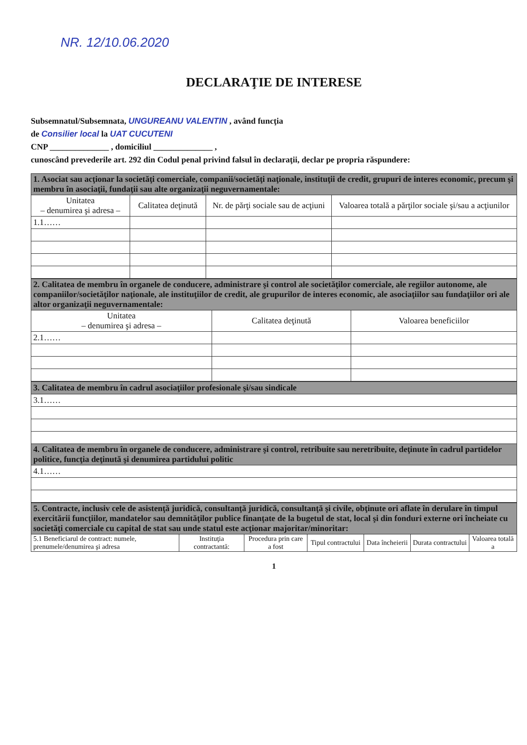NR. 12/10.06.2020
DECLARAŢIE DE INTERESE
Subsemnatul/Subsemnata, UNGUREANU VALENTIN , având funcţia
de Consilier local la UAT CUCUTENI
CNP ______________ , domiciliul ______________ ,
cunoscând prevederile art. 292 din Codul penal privind falsul în declaraţii, declar pe propria răspundere:
| 1. Asociat sau acţionar la societăţi comerciale, companii/societăţi naţionale, instituţii de credit, grupuri de interes economic, precum şi membru în asociaţii, fundaţii sau alte organizaţii neguvernamentale: | | | |
| Unitatea – denumirea şi adresa – | Calitatea deţinută | Nr. de părţi sociale sau de acţiuni | Valoarea totală a părţilor sociale şi/sau a acţiunilor |
| 1.1…… | | | |
| 2. Calitatea de membru în organele de conducere, administrare şi control ale societăţilor comerciale, ale regiilor autonome, ale companiilor/societăţilor naţionale, ale instituţiilor de credit, ale grupurilor de interes economic, ale asociaţiilor sau fundaţiilor ori ale altor organizaţii neguvernamentale: | | |
| Unitatea – denumirea şi adresa – | Calitatea deţinută | Valoarea beneficiilor |
| 2.1…… | | |
| 3. Calitatea de membru în cadrul asociaţiilor profesionale şi/sau sindicale |
| 3.1…… |
| 4. Calitatea de membru în organele de conducere, administrare şi control, retribuite sau neretribuite, deţinute în cadrul partidelor politice, funcţia deţinută şi denumirea partidului politic |
| 4.1…… |
| 5. Contracte, inclusiv cele de asistenţă juridică, consultanţă juridică, consultanţă şi civile, obţinute ori aflate în derulare în timpul exercitării funcţiilor, mandatelor sau demnităţilor publice finanţate de la bugetul de stat, local şi din fonduri externe ori încheiate cu societăţi comerciale cu capital de stat sau unde statul este acţionar majoritar/minoritar: | | | | | | |
| 5.1 Beneficiarul de contract: numele, prenumele/denumirea şi adresa | Instituţia contractantă: | Procedura prin care a fost | Tipul contractului | Data încheierii | Durata contractului | Valoarea totală a |
1